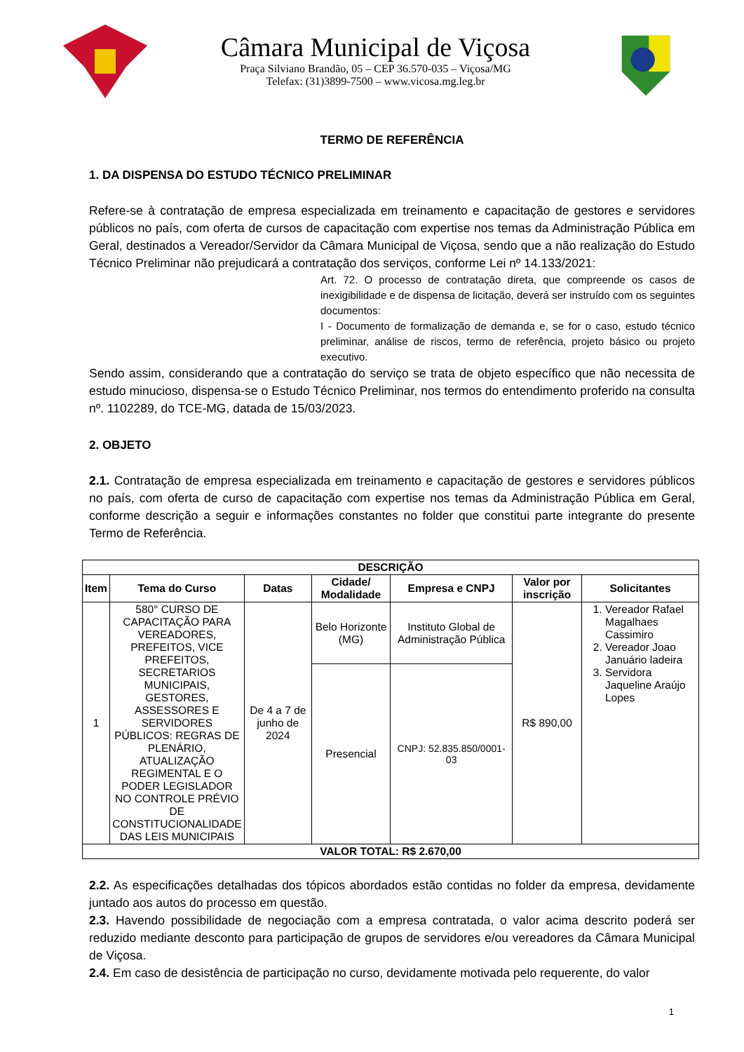Câmara Municipal de Viçosa
Praça Silviano Brandão, 05 – CEP 36.570-035 – Viçosa/MG
Telefax: (31)3899-7500 – www.vicosa.mg.leg.br
TERMO DE REFERÊNCIA
1. DA DISPENSA DO ESTUDO TÉCNICO PRELIMINAR
Refere-se à contratação de empresa especializada em treinamento e capacitação de gestores e servidores públicos no país, com oferta de cursos de capacitação com expertise nos temas da Administração Pública em Geral, destinados a Vereador/Servidor da Câmara Municipal de Viçosa, sendo que a não realização do Estudo Técnico Preliminar não prejudicará a contratação dos serviços, conforme Lei nº 14.133/2021:
Art. 72. O processo de contratação direta, que compreende os casos de inexigibilidade e de dispensa de licitação, deverá ser instruído com os seguintes documentos:
I - Documento de formalização de demanda e, se for o caso, estudo técnico preliminar, análise de riscos, termo de referência, projeto básico ou projeto executivo.
Sendo assim, considerando que a contratação do serviço se trata de objeto específico que não necessita de estudo minucioso, dispensa-se o Estudo Técnico Preliminar, nos termos do entendimento proferido na consulta nº. 1102289, do TCE-MG, datada de 15/03/2023.
2. OBJETO
2.1. Contratação de empresa especializada em treinamento e capacitação de gestores e servidores públicos no país, com oferta de curso de capacitação com expertise nos temas da Administração Pública em Geral, conforme descrição a seguir e informações constantes no folder que constitui parte integrante do presente Termo de Referência.
| DESCRIÇÃO | | | | | | |
| --- | --- | --- | --- | --- | --- | --- |
| Item | Tema do Curso | Datas | Cidade/ Modalidade | Empresa e CNPJ | Valor por inscrição | Solicitantes |
| 1 | 580° CURSO DE CAPACITAÇÃO PARA VEREADORES, PREFEITOS, VICE PREFEITOS, SECRETARIOS MUNICIPAIS, GESTORES, ASSESSORES E SERVIDORES PÚBLICOS: REGRAS DE PLENÁRIO, ATUALIZAÇÃO REGIMENTAL E O PODER LEGISLADOR NO CONTROLE PRÉVIO DE CONSTITUCIONALIDADE DAS LEIS MUNICIPAIS | De 4 a 7 de junho de 2024 | Belo Horizonte (MG) | Instituto Global de Administração Pública | R$ 890,00 | 1. Vereador Rafael Magalhaes Cassimiro 2. Vereador Joao Januário ladeira 3. Servidora Jaqueline Araújo Lopes |
| | | | Presencial | CNPJ: 52.835.850/0001-03 | | |
| VALOR TOTAL: R$ 2.670,00 | | | | | | |
2.2. As especificações detalhadas dos tópicos abordados estão contidas no folder da empresa, devidamente juntado aos autos do processo em questão.
2.3. Havendo possibilidade de negociação com a empresa contratada, o valor acima descrito poderá ser reduzido mediante desconto para participação de grupos de servidores e/ou vereadores da Câmara Municipal de Viçosa.
2.4. Em caso de desistência de participação no curso, devidamente motivada pelo requerente, do valor
1